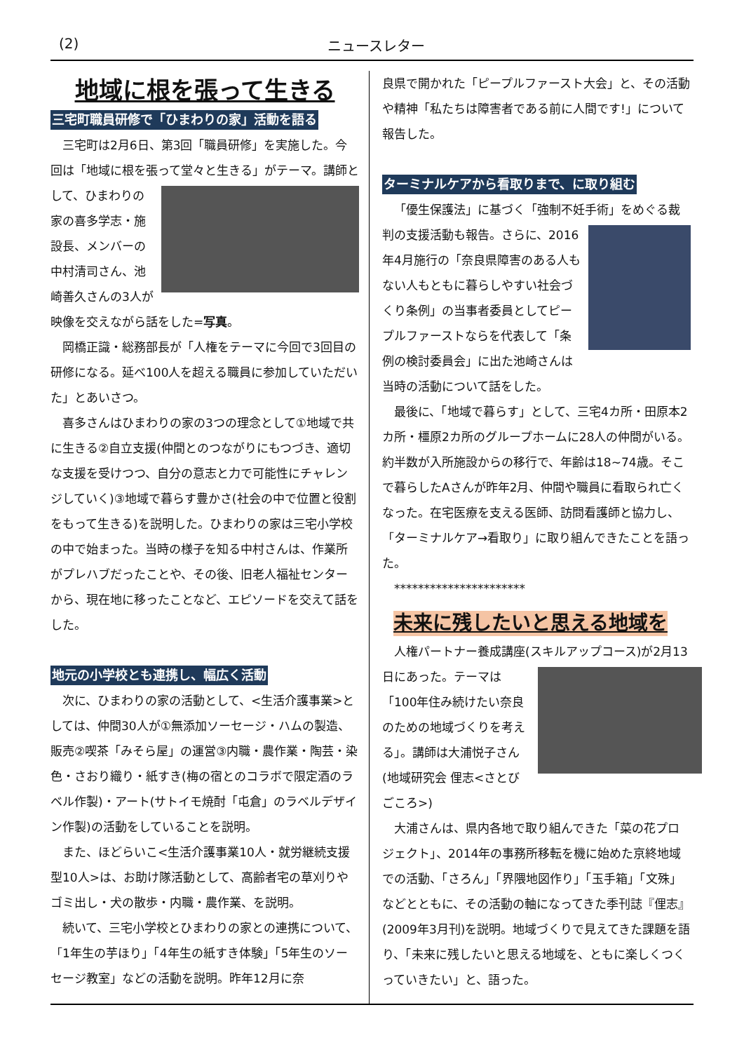(2) ニュースレター
地域に根を張って生きる
三宅町職員研修で「ひまわりの家」活動を語る
三宅町は2月6日、第3回「職員研修」を実施した。今回は「地域に根を張って堂々と生きる」がテーマ。 講師として、ひまわりの家の喜多学志・施設長、メンバーの中村清司さん、池崎善久さんの3人が映像を交えながら話をした=写真。
岡橋正識・総務部長が「人権をテーマに今回で3回目の研修になる。延べ100人を超える職員に参加していただいた」とあいさつ。
喜多さんはひまわりの家の3つの理念として①地域で共に生きる②自立支援(仲間とのつながりにもつづき、適切な支援を受けつつ、自分の意志と力で可能性にチャレンジしていく)③地域で暮らす豊かさ(社会の中で位置と役割をもって生きる)を説明した。ひまわりの家は三宅小学校の中で始まった。当時の様子を知る中村さんは、作業所がプレハブだったことや、その後、旧老人福祉センターから、現在地に移ったことなど、エピソードを交えて話をした。
地元の小学校とも連携し、幅広く活動
次に、ひまわりの家の活動として、<生活介護事業>としては、仲間30人が①無添加ソーセージ・ハムの製造、販売②喫茶「みそら屋」の運営③内職・農作業・陶芸・染色・さおり織り・紙すき(梅の宿とのコラボで限定酒のラベル作製)・アート(サトイモ焼酎「屯倉」のラベルデザイン作製)の活動をしていることを説明。
また、ほどらいこ<生活介護事業10人・就労継続支援型10人>は、お助け隊活動として、高齢者宅の草刈りやゴミ出し・犬の散歩・内職・農作業、を説明。
続いて、三宅小学校とひまわりの家との連携について、「1年生の芋ほり」「4年生の紙すき体験」「5年生のソーセージ教室」などの活動を説明。昨年12月に奈
良県で開かれた「ピープルファースト大会」と、その活動や精神「私たちは障害者である前に人間です!」について報告した。
ターミナルケアから看取りまで、に取り組む
「優生保護法」に基づく「強制不妊手術」をめぐる裁判の支援活動も報告。 さらに、2016年4月施行の「奈良県障害のある人もない人もともに暮らしやすい社会づくり条例」の当事者委員としてピープルファーストならを代表して「条例の検討委員会」に出た池崎さんは当時の活動について話をした。
最後に、「地域で暮らす」として、三宅4カ所・田原本2カ所・橿原2カ所のグループホームに28人の仲間がいる。約半数が入所施設からの移行で、年齢は18~74歳。そこで暮らしたAさんが昨年2月、仲間や職員に看取られ亡くなった。在宅医療を支える医師、訪問看護師と協力し、「ターミナルケア→看取り」に取り組んできたことを語った。
**********************
未来に残したいと思える地域を
人権パートナー養成講座(スキルアップコース)が2月13日にあった。 テーマは「100年住み続けたい奈良のための地域づくりを考える」。講師は大浦悦子さん(地域研究会 俚志<さとびごころ>)
大浦さんは、県内各地で取り組んできた「菜の花プロジェクト」、2014年の事務所移転を機に始めた京終地域での活動、「さろん」「界隈地図作り」「玉手箱」「文殊」などとともに、その活動の軸になってきた季刊誌『俚志』(2009年3月刊)を説明。地域づくりで見えてきた課題を語り、「未来に残したいと思える地域を、ともに楽しくつくっていきたい」と、語った。